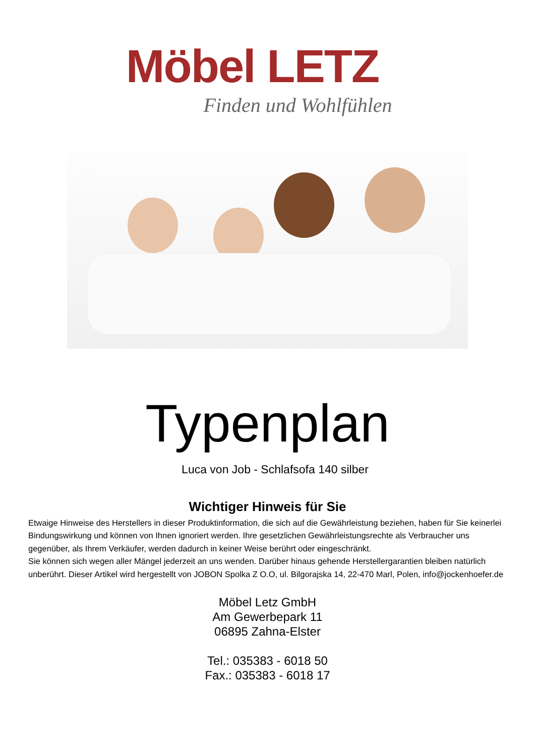Möbel LETZ
Finden und Wohlfühlen
Typenplan
Luca von Job - Schlafsofa 140 silber
Wichtiger Hinweis für Sie
Etwaige Hinweise des Herstellers in dieser Produktinformation, die sich auf die Gewährleistung beziehen, haben für Sie keinerlei Bindungswirkung und können von Ihnen ignoriert werden. Ihre gesetzlichen Gewährleistungsrechte als Verbraucher uns gegenüber, als Ihrem Verkäufer, werden dadurch in keiner Weise berührt oder eingeschränkt.
Sie können sich wegen aller Mängel jederzeit an uns wenden. Darüber hinaus gehende Herstellergarantien bleiben natürlich unberührt. Dieser Artikel wird hergestellt von JOBON Spolka Z O.O, ul. Bilgorajska 14, 22-470 Marl, Polen, info@jockenhoefer.de
Möbel Letz GmbH
Am Gewerbepark 11
06895 Zahna-Elster
Tel.: 035383 - 6018 50
Fax.: 035383 - 6018 17